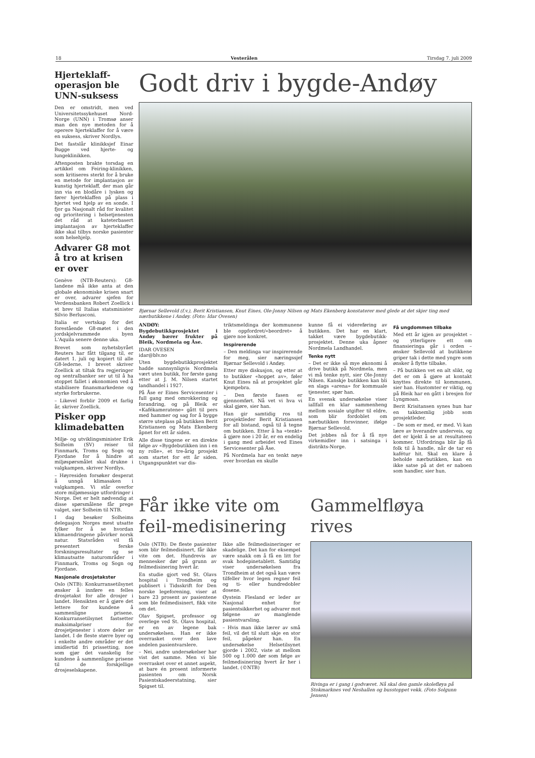18 Vesterålen Tirsdag 7. juli 2009
Hjerteklaff-operasjon ble UNN-suksess
Den er omstridt, men ved Universitetssykehuset Nord-Norge (UNN) i Tromsø anser man den nye metoden for å operere hjerteklaffer for å være en suksess, skriver Nordlys.
Det fastslår klinikksjef Einar Bugge ved hjerte- og lungeklinikken.
Aftenposten brakte torsdag en artikkel om Feiring-klinikken, som kritiseres sterkt for å bruke en metode for implantasjon av kunstig hjerteklaff, der man går inn via en blodåre i lysken og fører hjerteklaffen på plass i hjertet ved hjelp av en sonde. I fjor ga Nasjonalt råd for kvalitet og prioritering i helsetjenesten det råd at kateterbasert implantasjon av hjerteklaffer ikke skal tilbys norske pasienter som helsehjelp.
Advarer G8 mot å tro at krisen er over
Genève (NTB-Reuters): G8-landene må ikke anta at den globale økonomiske krisen snart er over, advarer sjefen for Verdensbanken Robert Zoellick i et brev til Italias statsminister Silvio Berlusconi.
Italia er vertskap for det forestående G8-møtet i den jordskjelvrammede byen L'Aquila senere denne uka.
Brevet som nyhetsbyrået Reuters har fått tilgang til, er datert 1. juli og kopiert til alle G8-lederne. I brevet skriver Zoellick at tiltak fra regjeringer og sentralbanker ser ut til å ha stoppet fallet i økonomien ved å stabilisere finansmarkedene og styrke forbrukerne.
– Likevel forblir 2009 et farlig år, skriver Zoellick.
Pisker opp klimadebatten
Miljø- og utviklingsminister Erik Solheim (SV) reiser til Finnmark, Troms og Sogn og Fjordane for å hindre at miljøspørsmålet skal drukne i valgkampen, skriver Nordlys.
– Høyresiden forsøker desperat å unngå klimasaken i valgkampen. Vi står overfor store miljømessige utfordringer i Norge. Det er helt nødvendig at disse spørsmålene får prege valget, sier Solheim til NTB.
I dag besøker Solheims delegasjon Norges mest utsatte fylker for å se hvordan klimaendringene påvirker norsk natur. Statsråden vil få presentert ferske forskningsresultater og se klimautsatte naturområder i Finnmark, Troms og Sogn og Fjordane.
Nasjonale drosjetakster
Oslo (NTB): Konkurransetilsynet ønsker å innføre en felles drosjetakst for alle drosjer i landet. Hensikten er å gjøre det lettere for kundene å sammenligne prisene. Konkurransetilsynet fastsetter maksimalpriser for drosjetjenester i store deler av landet. I de fleste større byer og i enkelte andre områder er det imidlertid fri prissetting, noe som gjør det vanskelig for kundene å sammenligne prisene til de forskjellige drosjeselskapene.
Godt driv i bygde-Andøy
Bjørnar Sellevold (f.v.), Berit Kristiansen, Knut Eines, Ole-Jonny Nilsen og Mats Ekenberg konstaterer med glede at det skjer ting med nærbutikkene i Andøy. (Foto: Idar Ovesen)
ANDØY: Bygdebutikkprosjektet i Andøy bærer frukter på Bleik, Nordmela og Åse.
IDAR OVESEN
idar@blv.no
Uten bygdebutikkprosjektet hadde sannsynligvis Nordmela vært uten butikk, for første gang etter at J. M. Nilsen startet landhandel i 1927.
På Åse er Eines Servicesenter i full gang med omrokkering og forandring, og på Bleik er «Kafékameratene» gått til pers med hammer og sag for å bygge større uteplass på butikken Berit Kristiansen og Mats Ekenberg åpnet for ett år siden.
Alle disse tingene er en direkte følge av «Bygdebutikken inn i en ny rolle», et tre-årig prosjekt som startet for ett år siden. Utgangspunktet var dis-
triktsmeldinga der kommunene ble oppfordret/«beordret» å gjøre noe konkret.
Inspirerende
– Den meldinga var inspirerende for meg, sier næringssjef Bjørnar Sellevold i Andøy.
Etter mye diskusjon, og etter at to butikker «hoppet av», føler Knut Eines nå at prosjektet går kjempebra.
– Den første fasen er gjennomført. Nå vet vi hva vi skal gjøre, sier han.
Han gir samtidig ros til prosjektleder Berit Kristiansen for all bistand, også til å tegne om butikken. Etter å ha «tenkt» å gjøre noe i 20 år, er en endelig i gang med arbeidet ved Eines Servicesenter på Åse.
På Nordmela har en tenkt nøye over hvordan en skulle
kunne få ei videreføring av butikken. Det har en klart, takket være bygdebutikk-prosjektet. Denne uka åpner Nordmela Landhandel.
Tenke nytt
– Det er ikke så mye økonomi å drive butikk på Nordmela, men vi må tenke nytt, sier Ole-Jonny Nilsen. Kanskje butikken kan bli en slags «arena» for kommuale tjenester, spør han.
En svensk undersøkelse viser iallfall en klar sammenheng mellom sosiale utgifter til eldre, som blir fordoblet om nærbutikken forsvinner, ifølge Bjørnar Sellevold.
Det jobbes nå for å få nye virkemidler inn i satsinga i distrikts-Norge.
Få ungdommen tilbake
Med ett år igjen av prosjektet – og ytterligere ett om finansieringa går i orden – ønsker Sellevold at butikkene griper tak i dette med yngre som ønsker å flytte tilbake.
– På butikken vet en alt slikt, og det er om å gjøre at kontakt knyttes direkte til kommunen, sier han. Hustomter er viktig, og på Bleik har en gått i bresjen for Lyngmoan.
Berit Krisitansen synes hun har en takknemlig jobb som prosjektleder.
– De som er med, er med. Vi kan lære av hverandre underveis, og det er kjekt å se at resultateen kommer. Utfordringa blir åp få folk til å handle, når de tar en kafétur hit. Skal en klare å beholde nærbutikken, kan en ikke satse på at det er naboen som handler, sier hun.
Får ikke vite om feil-medisinering
Oslo (NTB): De fleste pasienter som blir feilmedisinert, får ikke vite om det. Hundrevis av mennesker dør på grunn av feilmedisinering hvert år.
En studie gjort ved St. Olavs hospital i Trondheim og publisert i Tidsskrift for Den norske legeforening, viser at bare 23 prosent av pasientene som ble feilmedisinert, fikk vite om det.
Olav Spigset, professor og overlege ved St. Olavs hospital, er en av legene bak undersøkelsen. Han er ikke overrasket over den lave andelen pasientvarslere.
– Nei, andre undersøkelser har vist det samme. Men vi ble overrasket over et annet aspekt, at bare én prosent informerte pasienten om Norsk Pasientskadeerstatning, sier Spigset til.
Ikke alle feilmedisineringer er skadelige. Det kan for eksempel være snakk om å få en litt for svak hodepinetablett. Samtidig viser undersøkelsen fra Trondheim at det også kan være tilfeller hvor legen regner feil og ti- eller hundredobler dosene.
Øystein Flesland er leder av Nasjonal enhet for pasientsikkerhet og advarer mot følgene av manglende pasientvarsling.
– Hvis man ikke lærer av små feil, vil det til slutt skje en stor feil, påpeker han. En undersøkelse Helsetilsynet gjorde i 2002, viste at mellom 500 og 1.000 dør som følge av feilmedisinering hvert år her i landet. (©NTB)
Gammelfløya rives
Rivinga er i gang i godværet. Nå skal den gamle skolefløya på Stokmarknes ved Neshallen og busstoppet vekk. (Foto Solgunn Jensen)